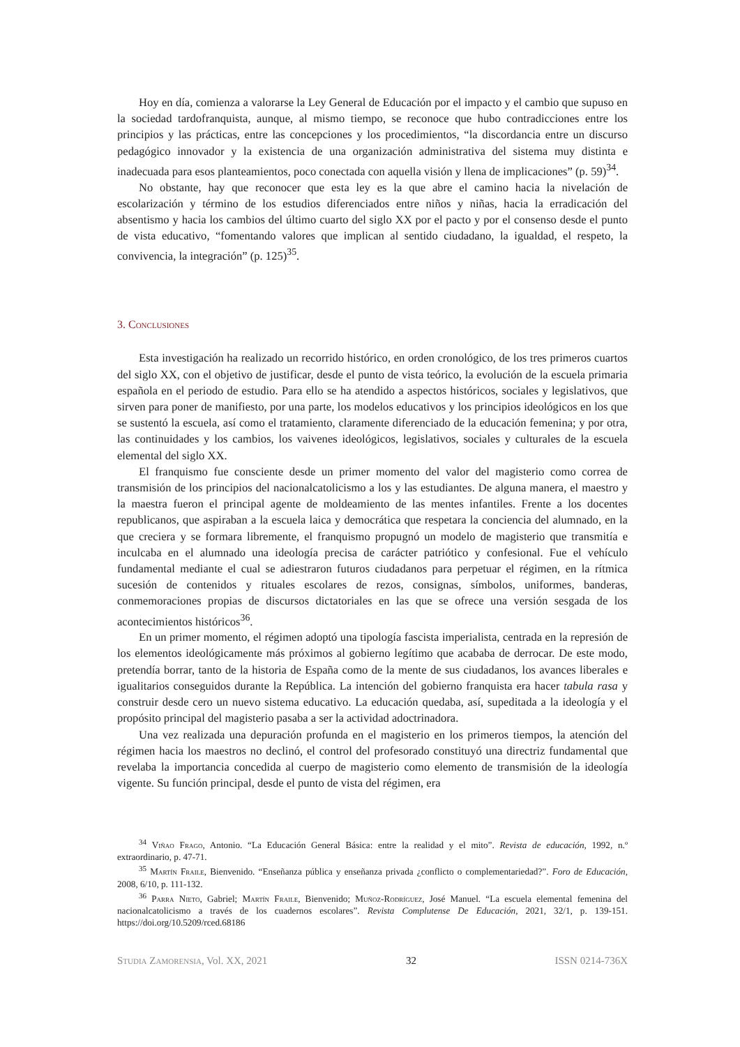Hoy en día, comienza a valorarse la Ley General de Educación por el impacto y el cambio que supuso en la sociedad tardofranquista, aunque, al mismo tiempo, se reconoce que hubo contradicciones entre los principios y las prácticas, entre las concepciones y los procedimientos, “la discordancia entre un discurso pedagógico innovador y la existencia de una organización administrativa del sistema muy distinta e inadecuada para esos planteamientos, poco conectada con aquella visión y llena de implicaciones” (p. 59)<sup>34</sup>.
No obstante, hay que reconocer que esta ley es la que abre el camino hacia la nivelación de escolarización y término de los estudios diferenciados entre niños y niñas, hacia la erradicación del absentismo y hacia los cambios del último cuarto del siglo XX por el pacto y por el consenso desde el punto de vista educativo, “fomentando valores que implican al sentido ciudadano, la igualdad, el respeto, la convivencia, la integración” (p. 125)<sup>35</sup>.
3. Conclusiones
Esta investigación ha realizado un recorrido histórico, en orden cronológico, de los tres primeros cuartos del siglo XX, con el objetivo de justificar, desde el punto de vista teórico, la evolución de la escuela primaria española en el periodo de estudio. Para ello se ha atendido a aspectos históricos, sociales y legislativos, que sirven para poner de manifiesto, por una parte, los modelos educativos y los principios ideológicos en los que se sustentó la escuela, así como el tratamiento, claramente diferenciado de la educación femenina; y por otra, las continuidades y los cambios, los vaivenes ideológicos, legislativos, sociales y culturales de la escuela elemental del siglo XX.
El franquismo fue consciente desde un primer momento del valor del magisterio como correa de transmisión de los principios del nacionalcatolicismo a los y las estudiantes. De alguna manera, el maestro y la maestra fueron el principal agente de moldeamiento de las mentes infantiles. Frente a los docentes republicanos, que aspiraban a la escuela laica y democrática que respetara la conciencia del alumnado, en la que creciera y se formara libremente, el franquismo propugnó un modelo de magisterio que transmitía e inculcaba en el alumnado una ideología precisa de carácter patriótico y confesional. Fue el vehículo fundamental mediante el cual se adiestraron futuros ciudadanos para perpetuar el régimen, en la rítmica sucesión de contenidos y rituales escolares de rezos, consignas, símbolos, uniformes, banderas, conmemoraciones propias de discursos dictatoriales en las que se ofrece una versión sesgada de los acontecimientos históricos<sup>36</sup>.
En un primer momento, el régimen adoptó una tipología fascista imperialista, centrada en la represión de los elementos ideológicamente más próximos al gobierno legítimo que acababa de derrocar. De este modo, pretendía borrar, tanto de la historia de España como de la mente de sus ciudadanos, los avances liberales e igualitarios conseguidos durante la República. La intención del gobierno franquista era hacer tabula rasa y construir desde cero un nuevo sistema educativo. La educación quedaba, así, supeditada a la ideología y el propósito principal del magisterio pasaba a ser la actividad adoctrinadora.
Una vez realizada una depuración profunda en el magisterio en los primeros tiempos, la atención del régimen hacia los maestros no declinó, el control del profesorado constituyó una directriz fundamental que revelaba la importancia concedida al cuerpo de magisterio como elemento de transmisión de la ideología vigente. Su función principal, desde el punto de vista del régimen, era
<sup>34</sup> Viñao Frago, Antonio. “La Educación General Básica: entre la realidad y el mito”. Revista de educación, 1992, n.º extraordinario, p. 47-71.
<sup>35</sup> Martín Fraile, Bienvenido. “Enseñanza pública y enseñanza privada ¿conflicto o complementariedad?”. Foro de Educación, 2008, 6/10, p. 111-132.
<sup>36</sup> Parra Nieto, Gabriel; Martín Fraile, Bienvenido; Muñoz-Rodríguez, José Manuel. “La escuela elemental femenina del nacionalcatolicismo a través de los cuadernos escolares”. Revista Complutense De Educación, 2021, 32/1, p. 139-151. https://doi.org/10.5209/rced.68186
Studia Zamorensia, Vol. XX, 2021 32 ISSN 0214-736X